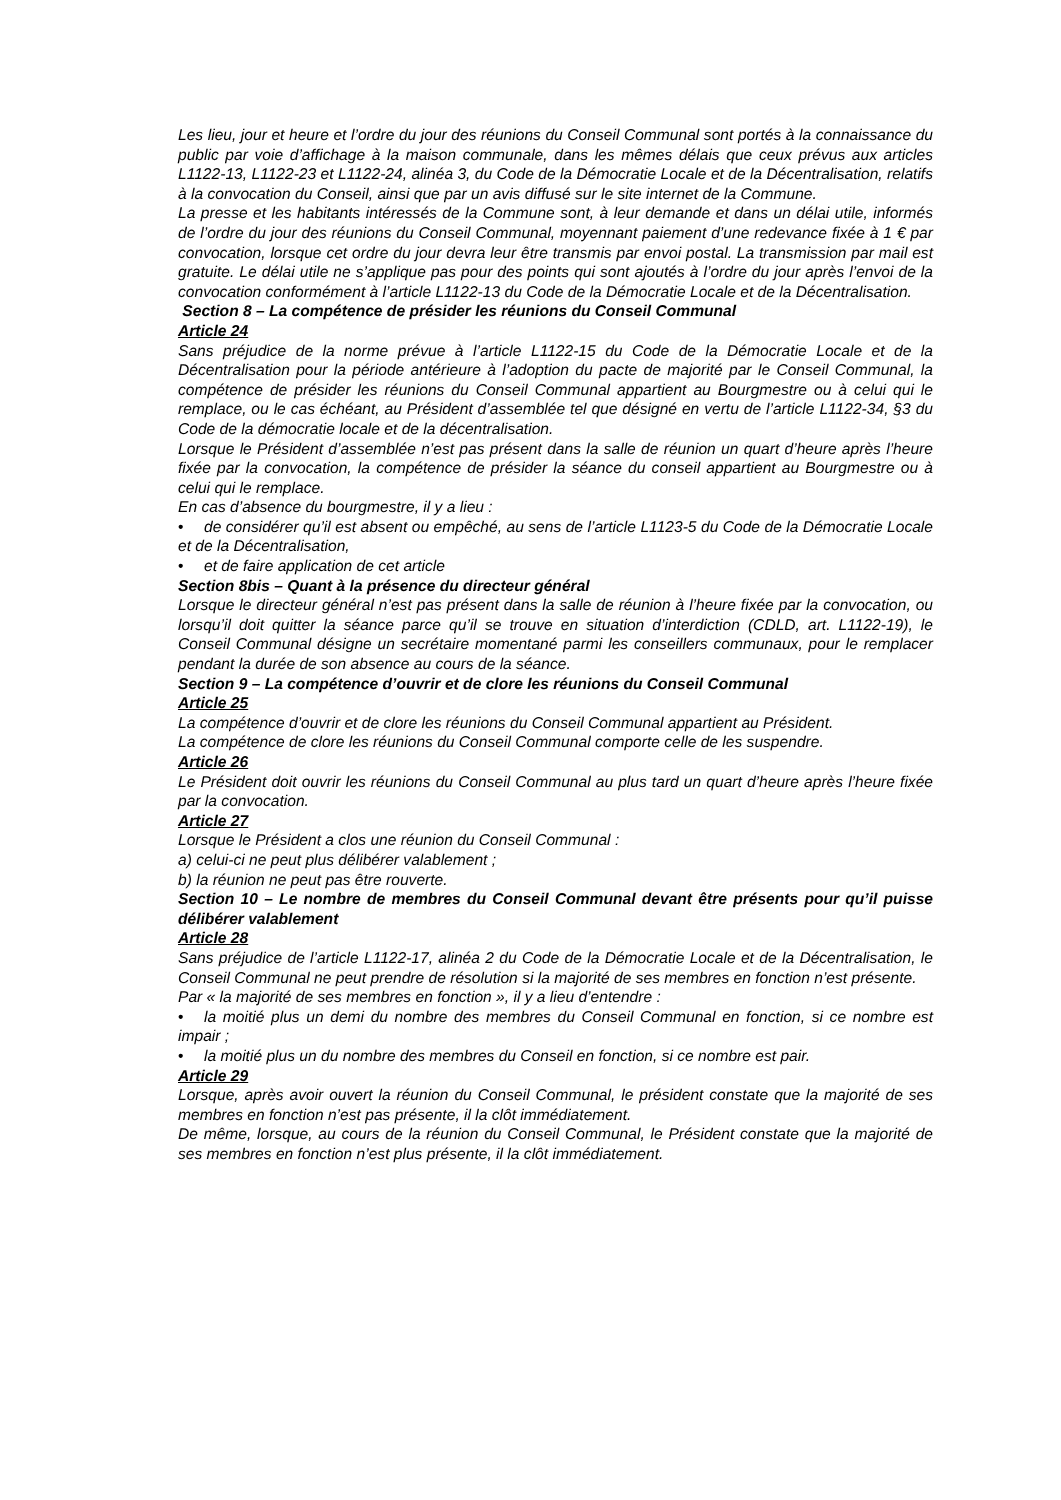Les lieu, jour et heure et l’ordre du jour des réunions du Conseil Communal sont portés à la connaissance du public par voie d’affichage à la maison communale, dans les mêmes délais que ceux prévus aux articles L1122-13, L1122-23 et L1122-24, alinéa 3, du Code de la Démocratie Locale et de la Décentralisation, relatifs à la convocation du Conseil, ainsi que par un avis diffusé sur le site internet de la Commune.
La presse et les habitants intéressés de la Commune sont, à leur demande et dans un délai utile, informés de l’ordre du jour des réunions du Conseil Communal, moyennant paiement d’une redevance fixée à 1 € par convocation, lorsque cet ordre du jour devra leur être transmis par envoi postal. La transmission par mail est gratuite. Le délai utile ne s’applique pas pour des points qui sont ajoutés à l’ordre du jour après l’envoi de la convocation conformément à l’article L1122-13 du Code de la Démocratie Locale et de la Décentralisation.
Section 8 – La compétence de présider les réunions du Conseil Communal
Article 24
Sans préjudice de la norme prévue à l’article L1122-15 du Code de la Démocratie Locale et de la Décentralisation pour la période antérieure à l’adoption du pacte de majorité par le Conseil Communal, la compétence de présider les réunions du Conseil Communal appartient au Bourgmestre ou à celui qui le remplace, ou le cas échéant, au Président d’assemblée tel que désigné en vertu de l’article L1122-34, §3 du Code de la démocratie locale et de la décentralisation.
Lorsque le Président d’assemblée n’est pas présent dans la salle de réunion un quart d’heure après l’heure fixée par la convocation, la compétence de présider la séance du conseil appartient au Bourgmestre ou à celui qui le remplace.
En cas d’absence du bourgmestre, il y a lieu :
• de considérer qu’il est absent ou empêché, au sens de l’article L1123-5 du Code de la Démocratie Locale et de la Décentralisation,
• et de faire application de cet article
Section 8bis – Quant à la présence du directeur général
Lorsque le directeur général n’est pas présent dans la salle de réunion à l’heure fixée par la convocation, ou lorsqu’il doit quitter la séance parce qu’il se trouve en situation d’interdiction (CDLD, art. L1122-19), le Conseil Communal désigne un secrétaire momentané parmi les conseillers communaux, pour le remplacer pendant la durée de son absence au cours de la séance.
Section 9 – La compétence d’ouvrir et de clore les réunions du Conseil Communal
Article 25
La compétence d’ouvrir et de clore les réunions du Conseil Communal appartient au Président.
La compétence de clore les réunions du Conseil Communal comporte celle de les suspendre.
Article 26
Le Président doit ouvrir les réunions du Conseil Communal au plus tard un quart d’heure après l’heure fixée par la convocation.
Article 27
Lorsque le Président a clos une réunion du Conseil Communal :
a) celui-ci ne peut plus délibérer valablement ;
b) la réunion ne peut pas être rouverte.
Section 10 – Le nombre de membres du Conseil Communal devant être présents pour qu’il puisse délibérer valablement
Article 28
Sans préjudice de l’article L1122-17, alinéa 2 du Code de la Démocratie Locale et de la Décentralisation, le Conseil Communal ne peut prendre de résolution si la majorité de ses membres en fonction n’est présente.
Par « la majorité de ses membres en fonction », il y a lieu d’entendre :
• la moitié plus un demi du nombre des membres du Conseil Communal en fonction, si ce nombre est impair ;
• la moitié plus un du nombre des membres du Conseil en fonction, si ce nombre est pair.
Article 29
Lorsque, après avoir ouvert la réunion du Conseil Communal, le président constate que la majorité de ses membres en fonction n’est pas présente, il la clôt immédiatement.
De même, lorsque, au cours de la réunion du Conseil Communal, le Président constate que la majorité de ses membres en fonction n’est plus présente, il la clôt immédiatement.